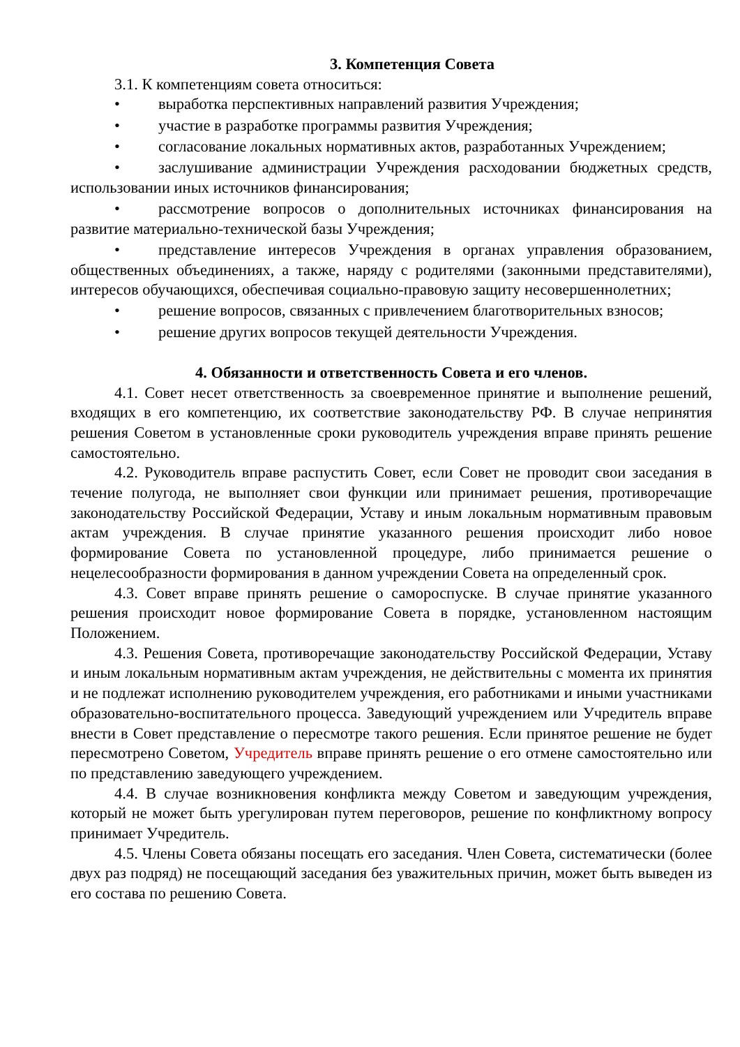3. Компетенция Совета
3.1. К компетенциям совета относиться:
• выработка перспективных направлений развития Учреждения;
• участие в разработке программы развития Учреждения;
• согласование локальных нормативных актов, разработанных Учреждением;
• заслушивание администрации Учреждения расходовании бюджетных средств, использовании иных источников финансирования;
• рассмотрение вопросов о дополнительных источниках финансирования на развитие материально-технической базы Учреждения;
• представление интересов Учреждения в органах управления образованием, общественных объединениях, а также, наряду с родителями (законными представителями), интересов обучающихся, обеспечивая социально-правовую защиту несовершеннолетних;
• решение вопросов, связанных с привлечением благотворительных взносов;
• решение других вопросов текущей деятельности Учреждения.
4. Обязанности и ответственность Совета и его членов.
4.1. Совет несет ответственность за своевременное принятие и выполнение решений, входящих в его компетенцию, их соответствие законодательству РФ. В случае непринятия решения Советом в установленные сроки руководитель учреждения вправе принять решение самостоятельно.
4.2. Руководитель вправе распустить Совет, если Совет не проводит свои заседания в течение полугода, не выполняет свои функции или принимает решения, противоречащие законодательству Российской Федерации, Уставу и иным локальным нормативным правовым актам учреждения. В случае принятие указанного решения происходит либо новое формирование Совета по установленной процедуре, либо принимается решение о нецелесообразности формирования в данном учреждении Совета на определенный срок.
4.3. Совет вправе принять решение о самороспуске. В случае принятие указанного решения происходит новое формирование Совета в порядке, установленном настоящим Положением.
4.3. Решения Совета, противоречащие законодательству Российской Федерации, Уставу и иным локальным нормативным актам учреждения, не действительны с момента их принятия и не подлежат исполнению руководителем учреждения, его работниками и иными участниками образовательно-воспитательного процесса. Заведующий учреждением или Учредитель вправе внести в Совет представление о пересмотре такого решения. Если принятое решение не будет пересмотрено Советом, Учредитель вправе принять решение о его отмене самостоятельно или по представлению заведующего учреждением.
4.4. В случае возникновения конфликта между Советом и заведующим учреждения, который не может быть урегулирован путем переговоров, решение по конфликтному вопросу принимает Учредитель.
4.5. Члены Совета обязаны посещать его заседания. Член Совета, систематически (более двух раз подряд) не посещающий заседания без уважительных причин, может быть выведен из его состава по решению Совета.